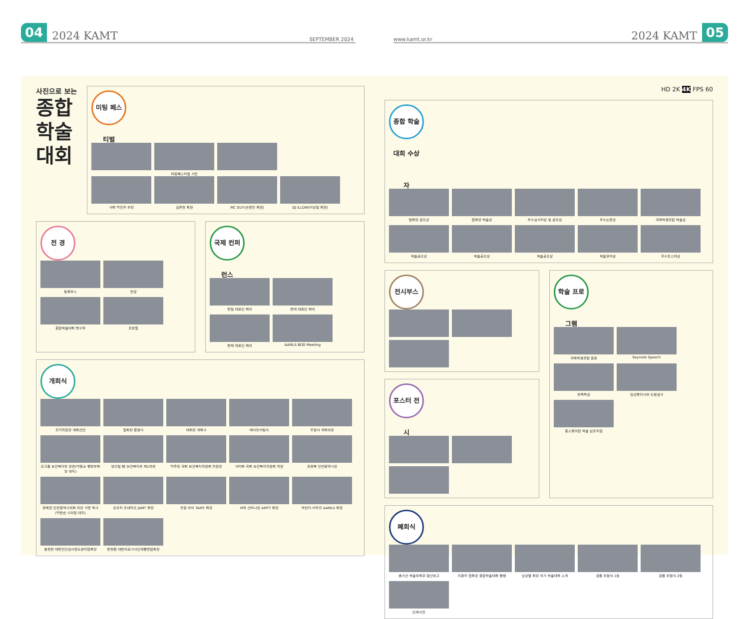04 2024 KAMT SEPTEMBER 2024 www.kamt.or.kr 2024 KAMT 05
사진으로 보는
종합
학술
대회
미팅 페스티벌
미팅페스티벌 사진
사회 박진우 부장
김온정 회원
MC GUY(손명진 회원)
DJ ILLOW(이상일 회원)
전 경
등록부스
전경
종합학술대회 현수막
포토월
국제 컨퍼런스
한일 대표단 회의
한대 대표단 회의
한태 대표단 회의
AAMLS BOD Meeting
개회식
조직위원장 개회선언
협회장 환영사
대회장 개회사
테이프커팅식
우원식 국회의장
조규홍 보건복지부 장관(박종오 행정부회장 대독)
양성일 前 보건복지부 제1차관
박주민 국회 보건복지위원회 위원장
서미화 국회 보건복지위원회 위원
유정복 인천광역시장
정해권 인천광역시의회 의장 서면 축사(박판순 시의원 대독)
요코치 츠네히로 JAMT 회장
트렁 차이 TAMT 회장
피탁 산타니란 AMTT 회장
하빈더 카우르 AAMLS 회장
송정한 대한진단검사정도관리협회장
한정환 대한의료기사단체총연합회장
HD 2K 4K FPS 60
종합 학술대회 수상자
협회장 공로상
협회장 학술상
우수심사자상 및 공로상
우수논문상
국제학생포럼 학술상
학술공로상
학술공로상
학술공로상
학술장려상
우수포스터상
전시부스
포스터 전시
학술 프로그램
국제학생포럼 발표
Keynote Speech
정책특강
임상병리사와 도핑검사
중소병의원 학술 심포지엄
폐회식
송기선 학술부회장 결산보고
이광우 협회장 종합학술대회 총평
남상열 회장 차기 학술대회 소개
경품 추첨식 1등
경품 추첨식 2등
단체사진